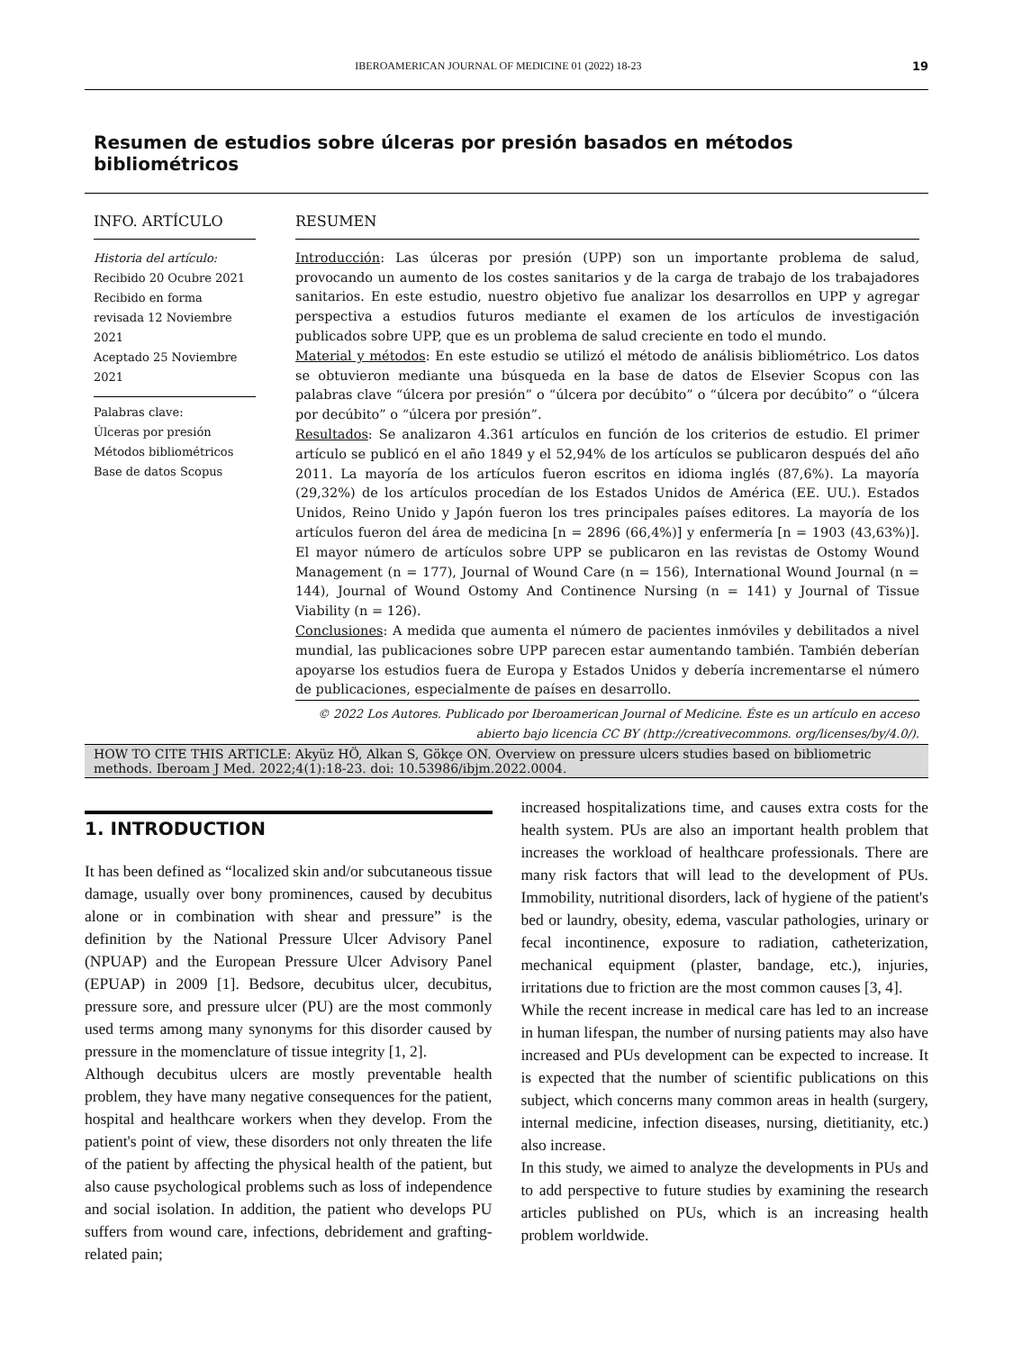IBEROAMERICAN JOURNAL OF MEDICINE 01 (2022) 18-23 19
Resumen de estudios sobre úlceras por presión basados en métodos bibliométricos
INFO. ARTÍCULO
Historia del artículo:
Recibido 20 Ocubre 2021
Recibido en forma revisada 12 Noviembre 2021
Aceptado 25 Noviembre 2021
Palabras clave:
Úlceras por presión
Métodos bibliométricos
Base de datos Scopus
RESUMEN
Introducción: Las úlceras por presión (UPP) son un importante problema de salud, provocando un aumento de los costes sanitarios y de la carga de trabajo de los trabajadores sanitarios. En este estudio, nuestro objetivo fue analizar los desarrollos en UPP y agregar perspectiva a estudios futuros mediante el examen de los artículos de investigación publicados sobre UPP, que es un problema de salud creciente en todo el mundo.
Material y métodos: En este estudio se utilizó el método de análisis bibliométrico. Los datos se obtuvieron mediante una búsqueda en la base de datos de Elsevier Scopus con las palabras clave “úlcera por presión” o “úlcera por decúbito” o “úlcera por decúbito” o “úlcera por decúbito” o “úlcera por presión”.
Resultados: Se analizaron 4.361 artículos en función de los criterios de estudio. El primer artículo se publicó en el año 1849 y el 52,94% de los artículos se publicaron después del año 2011. La mayoría de los artículos fueron escritos en idioma inglés (87,6%). La mayoría (29,32%) de los artículos procedían de los Estados Unidos de América (EE. UU.). Estados Unidos, Reino Unido y Japón fueron los tres principales países editores. La mayoría de los artículos fueron del área de medicina [n = 2896 (66,4%)] y enfermería [n = 1903 (43,63%)]. El mayor número de artículos sobre UPP se publicaron en las revistas de Ostomy Wound Management (n = 177), Journal of Wound Care (n = 156), International Wound Journal (n = 144), Journal of Wound Ostomy And Continence Nursing (n = 141) y Journal of Tissue Viability (n = 126).
Conclusiones: A medida que aumenta el número de pacientes inmóviles y debilitados a nivel mundial, las publicaciones sobre UPP parecen estar aumentando también. También deberían apoyarse los estudios fuera de Europa y Estados Unidos y debería incrementarse el número de publicaciones, especialmente de países en desarrollo.
© 2022 Los Autores. Publicado por Iberoamerican Journal of Medicine. Éste es un artículo en acceso abierto bajo licencia CC BY (http://creativecommons. org/licenses/by/4.0/).
HOW TO CITE THIS ARTICLE: Akyüz HÖ, Alkan S, Gökçe ON. Overview on pressure ulcers studies based on bibliometric methods. Iberoam J Med. 2022;4(1):18-23. doi: 10.53986/ibjm.2022.0004.
1. INTRODUCTION
It has been defined as “localized skin and/or subcutaneous tissue damage, usually over bony prominences, caused by decubitus alone or in combination with shear and pressure” is the definition by the National Pressure Ulcer Advisory Panel (NPUAP) and the European Pressure Ulcer Advisory Panel (EPUAP) in 2009 [1]. Bedsore, decubitus ulcer, decubitus, pressure sore, and pressure ulcer (PU) are the most commonly used terms among many synonyms for this disorder caused by pressure in the momenclature of tissue integrity [1, 2].
Although decubitus ulcers are mostly preventable health problem, they have many negative consequences for the patient, hospital and healthcare workers when they develop. From the patient's point of view, these disorders not only threaten the life of the patient by affecting the physical health of the patient, but also cause psychological problems such as loss of independence and social isolation. In addition, the patient who develops PU suffers from wound care, infections, debridement and grafting-related pain;
increased hospitalizations time, and causes extra costs for the health system. PUs are also an important health problem that increases the workload of healthcare professionals. There are many risk factors that will lead to the development of PUs. Immobility, nutritional disorders, lack of hygiene of the patient's bed or laundry, obesity, edema, vascular pathologies, urinary or fecal incontinence, exposure to radiation, catheterization, mechanical equipment (plaster, bandage, etc.), injuries, irritations due to friction are the most common causes [3, 4].
While the recent increase in medical care has led to an increase in human lifespan, the number of nursing patients may also have increased and PUs development can be expected to increase. It is expected that the number of scientific publications on this subject, which concerns many common areas in health (surgery, internal medicine, infection diseases, nursing, dietitianity, etc.) also increase.
In this study, we aimed to analyze the developments in PUs and to add perspective to future studies by examining the research articles published on PUs, which is an increasing health problem worldwide.